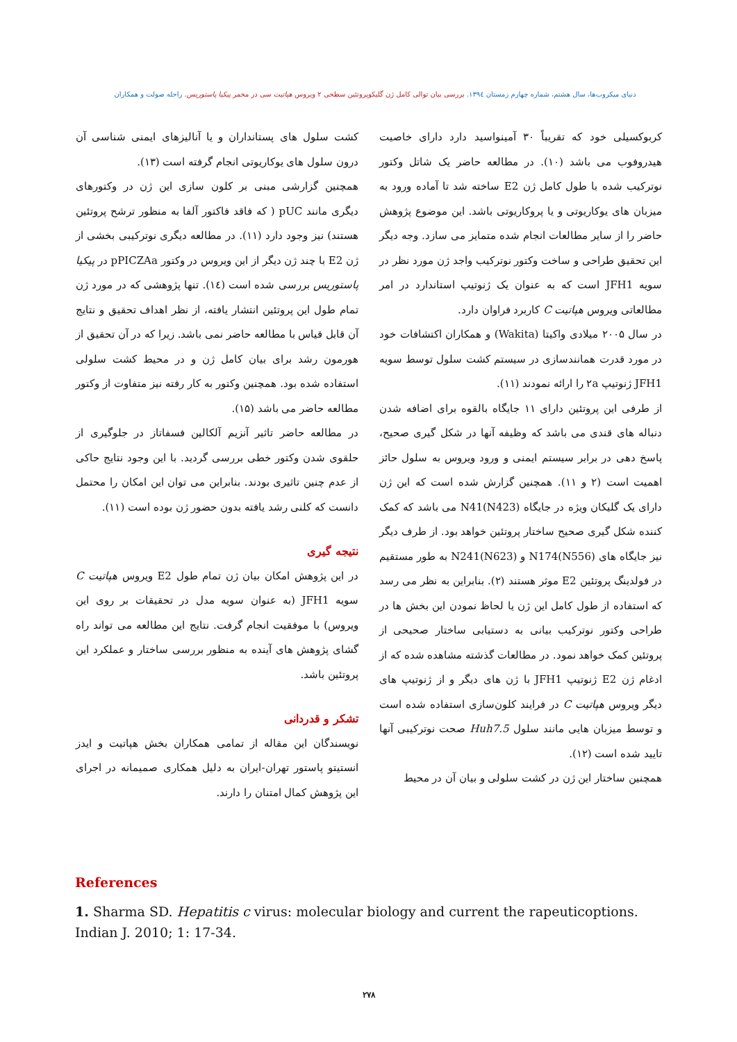دنیای میکروب‌ها، سال هشتم، شماره چهارم زمستان ۱۳۹٤. بررسی بیان توالی کامل ژن گلیکوپروتئین سطحی ۲ ویروس هپاتیت سی در مخمر پیکیا پاستوریس. راحله صولت و همکاران
کربوکسیلی خود که تقریباً ۳۰ آمینواسید دارد دارای خاصیت هیدروفوب می باشد (۱۰). در مطالعه حاضر یک شاتل وکتور نوترکیب شده با طول کامل ژن E2 ساخته شد تا آماده ورود به میزبان های یوکاریوتی و یا پروکاریوتی باشد. این موضوع پژوهش حاضر را از سایر مطالعات انجام شده متمایز می سازد. وجه دیگر این تحقیق طراحی و ساخت وکتور نوترکیب واجد ژن مورد نظر در سویه JFH1 است که به عنوان یک ژنوتیپ استاندارد در امر مطالعاتی ویروس هپاتیت C کاربرد فراوان دارد.
در سال ۲۰۰۵ میلادی واکیتا (Wakita) و همکاران اکتشافات خود در مورد قدرت همانندسازی در سیستم کشت سلول توسط سویه JFH1 ژنوتیپ ۲a را ارائه نمودند (۱۱).
از طرفی این پروتئین دارای ۱۱ جایگاه بالقوه برای اضافه شدن دنباله های قندی می باشد که وظیفه آنها در شکل گیری صحیح، پاسخ دهی در برابر سیستم ایمنی و ورود ویروس به سلول حائز اهمیت است (۲ و ۱۱). همچنین گزارش شده است که این ژن دارای یک گلیکان ویژه در جایگاه N41(N423) می باشد که کمک کننده شکل گیری صحیح ساختار پروتئین خواهد بود. از طرف دیگر نیز جایگاه های N174(N556) و N241(N623) به طور مستقیم در فولدینگ پروتئین E2 موثر هستند (۲). بنابراین به نظر می رسد که استفاده از طول کامل این ژن یا لحاظ نمودن این بخش ها در طراحی وکتور نوترکیب بیانی به دستیابی ساختار صحیحی از پروتئین کمک خواهد نمود. در مطالعات گذشته مشاهده شده که از ادغام ژن E2 ژنوتیپ JFH1 با ژن های دیگر و از ژنوتیپ های دیگر ویروس هپاتیت C در فرایند کلون‌سازی استفاده شده است و توسط میزبان هایی مانند سلول Huh7.5 صحت نوترکیبی آنها تایید شده است (۱۲).
همچنین ساختار این ژن در کشت سلولی و بیان آن در محیط
کشت سلول های پستانداران و یا آنالیزهای ایمنی شناسی آن درون سلول های یوکاریوتی انجام گرفته است (۱۳).
همچنین گزارشی مبنی بر کلون سازی این ژن در وکتورهای دیگری مانند pUC ( که فاقد فاکتور آلفا به منظور ترشح پروتئین هستند) نیز وجود دارد (۱۱). در مطالعه دیگری نوترکیبی بخشی از ژن E2 با چند ژن دیگر از این ویروس در وکتور pPICZAa در پیکیا پاستوریس بررسی شده است (۱٤). تنها پژوهشی که در مورد ژن تمام طول این پروتئین انتشار یافته، از نظر اهداف تحقیق و نتایج آن قابل قیاس با مطالعه حاضر نمی باشد. زیرا که در آن تحقیق از هورمون رشد برای بیان کامل ژن و در محیط کشت سلولی استفاده شده بود. همچنین وکتور به کار رفته نیز متفاوت از وکتور مطالعه حاضر می باشد (۱۵).
در مطالعه حاضر تاثیر آنزیم آلکالین فسفاتاز در جلوگیری از حلقوی شدن وکتور خطی بررسی گردید. با این وجود نتایج حاکی از عدم چنین تاثیری بودند. بنابراین می توان این امکان را محتمل دانست که کلنی رشد یافته بدون حضور ژن بوده است (۱۱).
نتیجه گیری
در این پژوهش امکان بیان ژن تمام طول E2 ویروس هپاتیت C سویه JFH1 (به عنوان سویه مدل در تحقیقات بر روی این ویروس) با موفقیت انجام گرفت. نتایج این مطالعه می تواند راه گشای پژوهش های آینده به منظور بررسی ساختار و عملکرد این پروتئین باشد.
تشکر و قدردانی
نویسندگان این مقاله از تمامی همکاران بخش هپاتیت و ایدز انستیتو پاستور تهران-ایران به دلیل همکاری صمیمانه در اجرای این پژوهش کمال امتنان را دارند.
References
1. Sharma SD. Hepatitis c virus: molecular biology and current the rapeuticoptions. Indian J. 2010; 1: 17-34.
۲۷۸